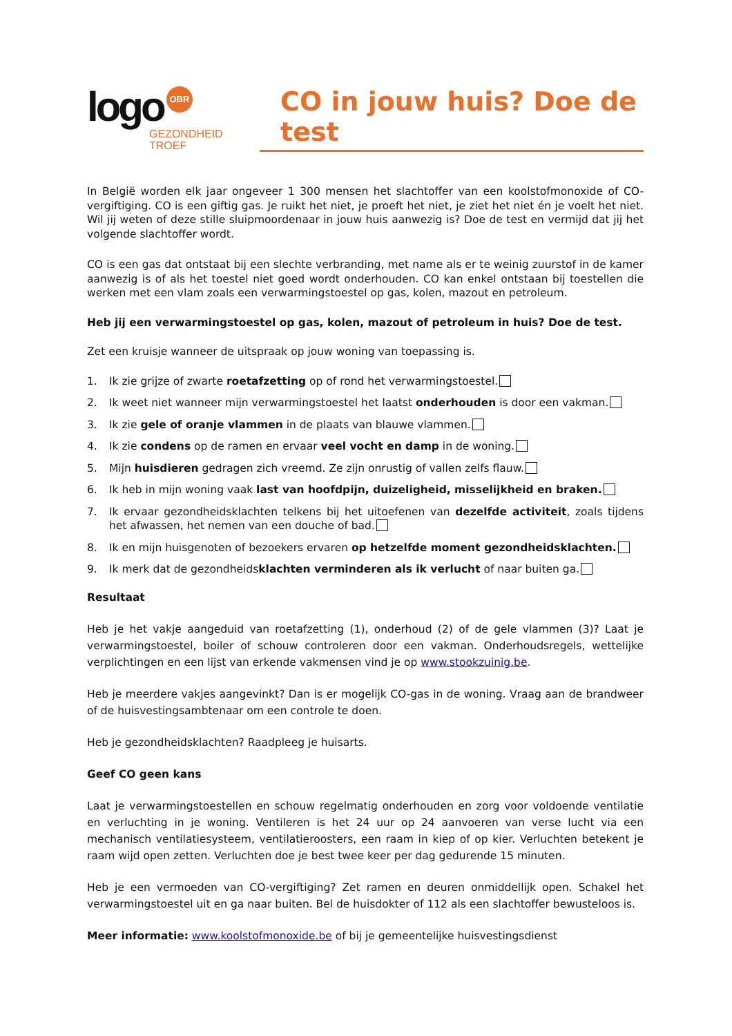logo OBR
GEZONDHEID
TROEF
CO in jouw huis? Doe de test
In België worden elk jaar ongeveer 1 300 mensen het slachtoffer van een koolstofmonoxide of CO-vergiftiging. CO is een giftig gas. Je ruikt het niet, je proeft het niet, je ziet het niet én je voelt het niet. Wil jij weten of deze stille sluipmoordenaar in jouw huis aanwezig is? Doe de test en vermijd dat jij het volgende slachtoffer wordt.
CO is een gas dat ontstaat bij een slechte verbranding, met name als er te weinig zuurstof in de kamer aanwezig is of als het toestel niet goed wordt onderhouden. CO kan enkel ontstaan bij toestellen die werken met een vlam zoals een verwarmingstoestel op gas, kolen, mazout en petroleum.
Heb jij een verwarmingstoestel op gas, kolen, mazout of petroleum in huis? Doe de test.
Zet een kruisje wanneer de uitspraak op jouw woning van toepassing is.
1. Ik zie grijze of zwarte roetafzetting op of rond het verwarmingstoestel.
2. Ik weet niet wanneer mijn verwarmingstoestel het laatst onderhouden is door een vakman.
3. Ik zie gele of oranje vlammen in de plaats van blauwe vlammen.
4. Ik zie condens op de ramen en ervaar veel vocht en damp in de woning.
5. Mijn huisdieren gedragen zich vreemd. Ze zijn onrustig of vallen zelfs flauw.
6. Ik heb in mijn woning vaak last van hoofdpijn, duizeligheid, misselijkheid en braken.
7. Ik ervaar gezondheidsklachten telkens bij het uitoefenen van dezelfde activiteit, zoals tijdens het afwassen, het nemen van een douche of bad.
8. Ik en mijn huisgenoten of bezoekers ervaren op hetzelfde moment gezondheidsklachten.
9. Ik merk dat de gezondheidsklachten verminderen als ik verlucht of naar buiten ga.
Resultaat
Heb je het vakje aangeduid van roetafzetting (1), onderhoud (2) of de gele vlammen (3)? Laat je verwarmingstoestel, boiler of schouw controleren door een vakman. Onderhoudsregels, wettelijke verplichtingen en een lijst van erkende vakmensen vind je op www.stookzuinig.be.
Heb je meerdere vakjes aangevinkt? Dan is er mogelijk CO-gas in de woning. Vraag aan de brandweer of de huisvestingsambtenaar om een controle te doen.
Heb je gezondheidsklachten? Raadpleeg je huisarts.
Geef CO geen kans
Laat je verwarmingstoestellen en schouw regelmatig onderhouden en zorg voor voldoende ventilatie en verluchting in je woning. Ventileren is het 24 uur op 24 aanvoeren van verse lucht via een mechanisch ventilatiesysteem, ventilatieroosters, een raam in kiep of op kier. Verluchten betekent je raam wijd open zetten. Verluchten doe je best twee keer per dag gedurende 15 minuten.
Heb je een vermoeden van CO-vergiftiging? Zet ramen en deuren onmiddellijk open. Schakel het verwarmingstoestel uit en ga naar buiten. Bel de huisdokter of 112 als een slachtoffer bewusteloos is.
Meer informatie: www.koolstofmonoxide.be of bij je gemeentelijke huisvestingsdienst